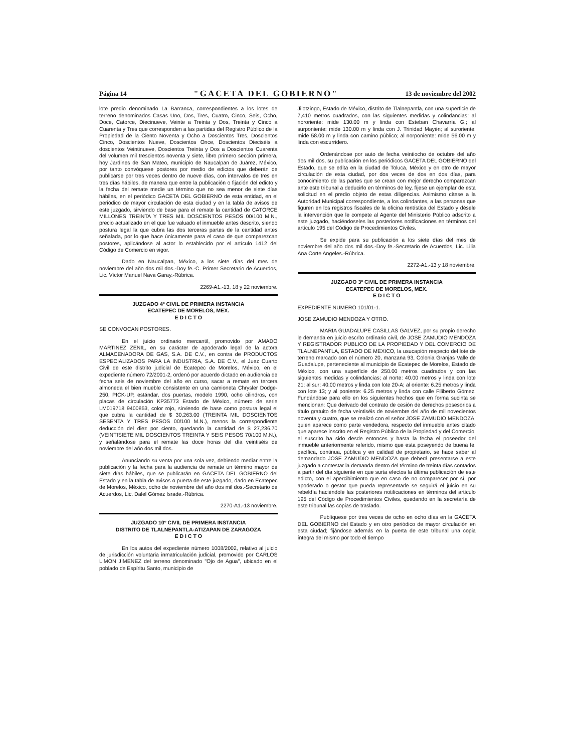Página 14 "GACETA DEL GOBIERNO" 13 de noviembre del 2002
lote predio denominado La Barranca, correspondientes a los lotes de terreno denominados Casas Uno, Dos, Tres, Cuatro, Cinco, Seis, Ocho, Doce, Catorce, Diecinueve, Veinte a Treinta y Dos, Treinta y Cinco a Cuarenta y Tres que corresponden a las partidas del Registro Público de la Propiedad de la Ciento Noventa y Ocho a Doscientos Tres, Doscientos Cinco, Doscientos Nueve, Doscientos Once, Doscientos Dieciséis a doscientos Veintinueve, Doscientos Treinta y Dos a Doscientos Cuarenta del volumen mil trescientos noventa y siete, libro primero sección primera, hoy Jardines de San Mateo, municipio de Naucalpan de Juárez, México, por tanto convóquese postores por medio de edictos que deberán de publicarse por tres veces dentro de nueve días, con intervalos de tres en tres días hábiles, de manera que entre la publicación o fijación del edicto y la fecha del remate medie un término que no sea menor de siete días hábiles, en el periódico GACETA DEL GOBIERNO de esta entidad, en el periódico de mayor circulación de esta ciudad y en la tabla de avisos de este juzgado, sirviendo de base para el remate la cantidad de CATORCE MILLONES TREINTA Y TRES MIL DOSCIENTOS PESOS 00/100 M.N., precio actualizado en el que fue valuado el inmueble antes descrito, siendo postura legal la que cubra las dos terceras partes de la cantidad antes señalada, por lo que hace únicamente para el caso de que comparezcan postores, aplicándose al actor lo establecido por el artículo 1412 del Código de Comercio en vigor.
Dado en Naucalpan, México, a los siete días del mes de noviembre del año dos mil dos.-Doy fe.-C. Primer Secretario de Acuerdos, Lic. Víctor Manuel Nava Garay.-Rúbrica.
2269-A1.-13, 18 y 22 noviembre.
JUZGADO 4º CIVIL DE PRIMERA INSTANCIA
ECATEPEC DE MORELOS, MEX.
E D I C T O
SE CONVOCAN POSTORES.
En el juicio ordinario mercantil, promovido por AMADO MARTINEZ ZENIL, en su carácter de apoderado legal de la actora ALMACENADORA DE GAS, S.A. DE C.V., en contra de PRODUCTOS ESPECIALIZADOS PARA LA INDUSTRIA, S.A. DE C.V., el Juez Cuarto Civil de este distrito judicial de Ecatepec de Morelos, México, en el expediente número 72/2001-2, ordenó por acuerdo dictado en audiencia de fecha seis de noviembre del año en curso, sacar a remate en tercera almoneda el bien mueble consistente en una camioneta Chrysler Dodge-250, PICK-UP, estándar, dos puertas, modelo 1990, ocho cilindros, con placas de circulación KP35773 Estado de México, número de serie LM019718 9400853, color rojo, sirviendo de base como postura legal el que cubra la cantidad de $ 30,263.00 (TREINTA MIL DOSCIENTOS SESENTA Y TRES PESOS 00/100 M.N.), menos la correspondiente deducción del diez por ciento, quedando la cantidad de $ 27,236.70 (VEINTISIETE MIL DOSCIENTOS TREINTA Y SEIS PESOS 70/100 M.N.), y señalándose para el remate las doce horas del día veintiséis de noviembre del año dos mil dos.
Anunciando su venta por una sola vez, debiendo mediar entre la publicación y la fecha para la audiencia de remate un término mayor de siete días hábiles, que se publicarán en GACETA DEL GOBIERNO del Estado y en la tabla de avisos o puerta de este juzgado, dado en Ecatepec de Morelos, México, ocho de noviembre del año dos mil dos.-Secretario de Acuerdos, Lic. Dalel Gómez Israde.-Rúbrica.
2270-A1.-13 noviembre.
JUZGADO 10º CIVIL DE PRIMERA INSTANCIA
DISTRITO DE TLALNEPANTLA-ATIZAPAN DE ZARAGOZA
E D I C T O
En los autos del expediente número 1008/2002, relativo al juicio de jurisdicción voluntaria inmatriculación judicial, promovido por CARLOS LIMON JIMENEZ del terreno denominado "Ojo de Agua", ubicado en el poblado de Espíritu Santo, municipio de
Jilotzingo, Estado de México, distrito de Tlalnepantla, con una superficie de 7,410 metros cuadrados, con las siguientes medidas y colindancias: al nororiente: mide 130.00 m y linda con Esteban Chavarría G.; al surponiente: mide 130.00 m y linda con J. Trinidad Mayén; al suroriente: mide 58.00 m y linda con camino público; al norponiente: mide 56.00 m y linda con escurridero.
Ordenándose por auto de fecha veintiocho de octubre del año dos mil dos, su publicación en los periódicos GACETA DEL GOBIERNO del Estado, que se edita en la ciudad de Toluca, México y en otro de mayor circulación de esta ciudad, por dos veces de dos en dos días, para conocimiento de las partes que se crean con mejor derecho comparezcan ante este tribunal a deducirlo en términos de ley, fíjese un ejemplar de esta solicitud en el predio objeto de estas diligencias. Asimismo cítese a la Autoridad Municipal correspondiente, a los colindantes, a las personas que figuren en los registros fiscales de la oficina rentística del Estado y désele la intervención que le compete al Agente del Ministerio Público adscrito a este juzgado, haciéndoseles las posteriores notificaciones en términos del artículo 195 del Código de Procedimientos Civiles.
Se expide para su publicación a los siete días del mes de noviembre del año dos mil dos.-Doy fe.-Secretario de Acuerdos, Lic. Lilia Ana Corte Angeles.-Rúbrica.
2272-A1.-13 y 18 noviembre.
JUZGADO 3º CIVIL DE PRIMERA INSTANCIA
ECATEPEC DE MORELOS, MEX.
E D I C T O
EXPEDIENTE NUMERO 101/01-1.
JOSE ZAMUDIO MENDOZA Y OTRO.
MARIA GUADALUPE CASILLAS GALVEZ, por su propio derecho le demanda en juicio escrito ordinario civil, de JOSE ZAMUDIO MENDOZA Y REGISTRADOR PUBLICO DE LA PROPIEDAD Y DEL COMERCIO DE TLALNEPANTLA, ESTADO DE MEXICO, la usucapión respecto del lote de terreno marcado con el número 20, manzana 93, Colonia Granjas Valle de Guadalupe, perteneciente al municipio de Ecatepec de Morelos, Estado de México, con una superficie de 250.00 metros cuadrados y con las siguientes medidas y colindancias; al norte: 40.00 metros y linda con lote 21; al sur: 40.00 metros y linda con lote 20-A; al oriente: 6.25 metros y linda con lote 13; y al poniente: 6.25 metros y linda con calle Filiberto Gómez. Fundándose para ello en los siguientes hechos que en forma sucinta se mencionan: Que derivado del contrato de cesión de derechos posesorios a título gratuito de fecha veintiséis de noviembre del año de mil novecientos noventa y cuatro, que se realizó con el señor JOSE ZAMUDIO MENDOZA, quien aparece como parte vendedora, respecto del inmueble antes citado que aparece inscrito en el Registro Público de la Propiedad y del Comercio, el suscrito ha sido desde entonces y hasta la fecha el poseedor del inmueble anteriormente referido, mismo que esta poseyendo de buena fe, pacífica, continua, pública y en calidad de propietario, se hace saber al demandado JOSE ZAMUDIO MENDOZA que deberá presentarse a este juzgado a contestar la demanda dentro del término de treinta días contados a partir del día siguiente en que surta efectos la última publicación de este edicto, con el apercibimiento que en caso de no comparecer por sí, por apoderado o gestor que pueda representarle se seguirá el juicio en su rebeldía haciéndole las posteriores notificaciones en términos del artículo 195 del Código de Procedimientos Civiles, quedando en la secretaría de este tribunal las copias de traslado.
Publíquese por tres veces de ocho en ocho días en la GACETA DEL GOBIERNO del Estado y en otro periódico de mayor circulación en esta ciudad; fijándose además en la puerta de este tribunal una copia íntegra del mismo por todo el tiempo